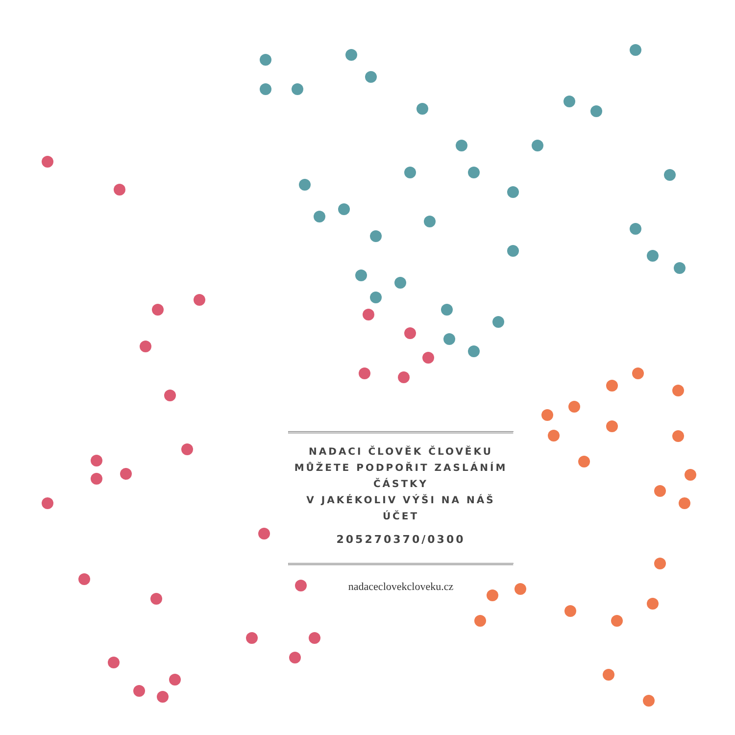NADACI ČLOVĚK ČLOVĚKU
MŮŽETE PODPOŘIT ZASLÁNÍM ČÁSTKY
V JAKÉKOLIV VÝŠI NA NÁŠ ÚČET
205270370/0300
nadaceclovekcloveku.cz